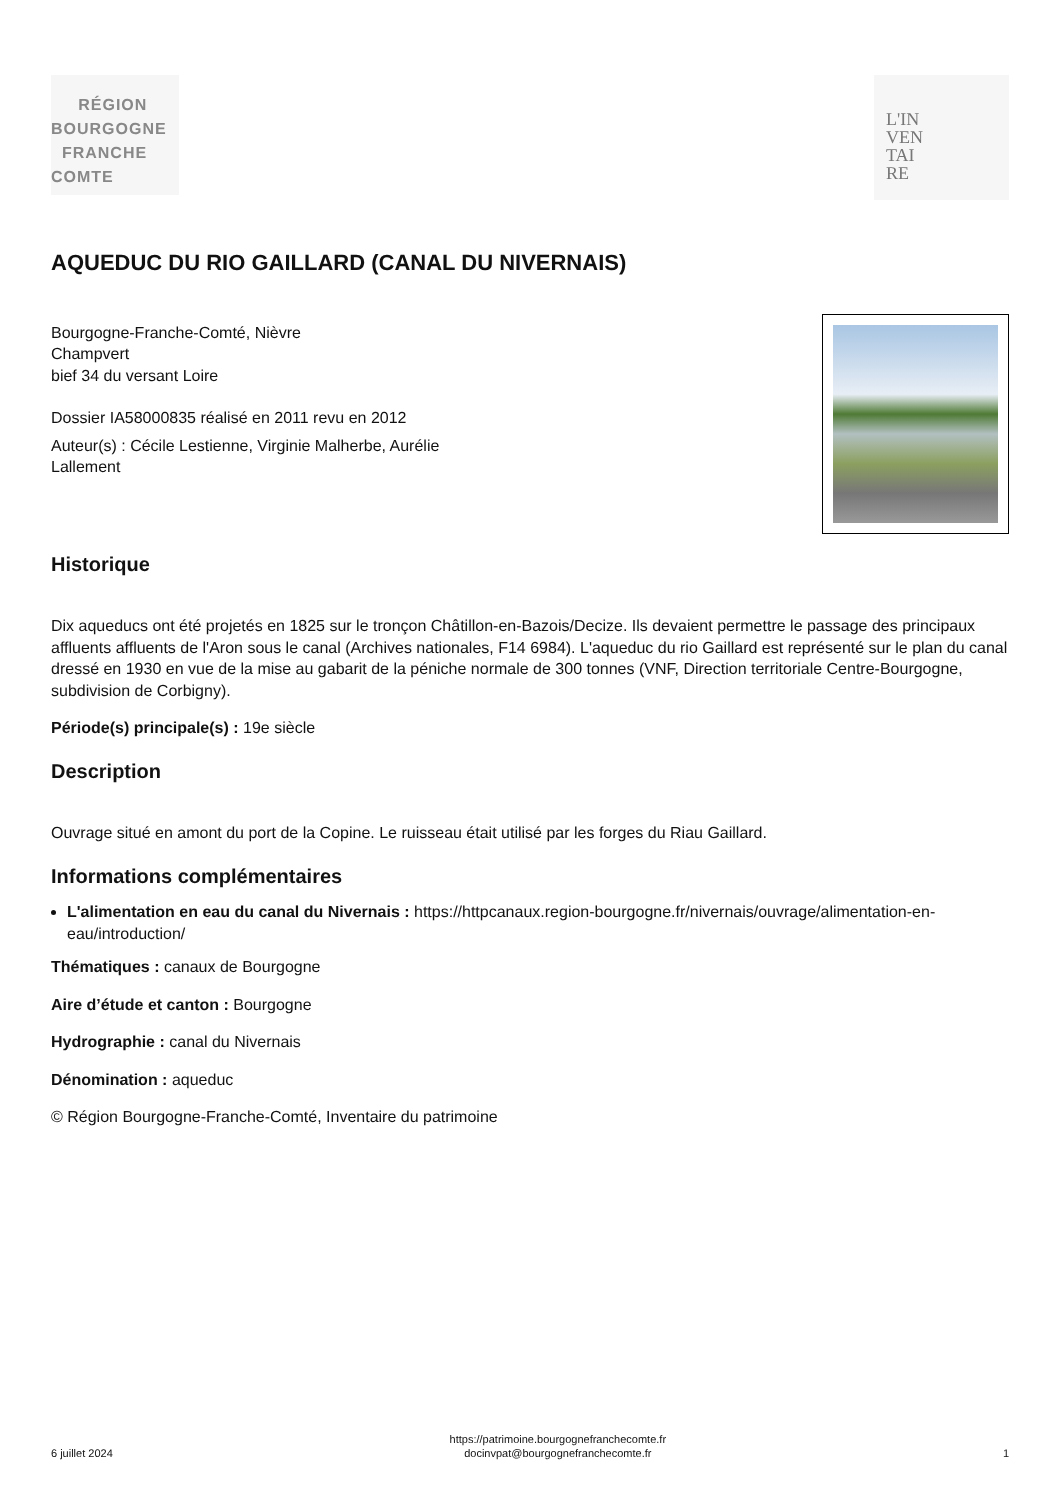RÉGION
BOURGOGNE
FRANCHE
COMTE
L'IN
VEN
TAI
RE
AQUEDUC DU RIO GAILLARD (CANAL DU NIVERNAIS)
Bourgogne-Franche-Comté, Nièvre
Champvert
bief 34 du versant Loire
Dossier IA58000835 réalisé en 2011 revu en 2012
Auteur(s) : Cécile Lestienne, Virginie Malherbe, Aurélie
Lallement
Historique
Dix aqueducs ont été projetés en 1825 sur le tronçon Châtillon-en-Bazois/Decize. Ils devaient permettre le passage des principaux affluents affluents de l'Aron sous le canal (Archives nationales, F14 6984). L'aqueduc du rio Gaillard est représenté sur le plan du canal dressé en 1930 en vue de la mise au gabarit de la péniche normale de 300 tonnes (VNF, Direction territoriale Centre-Bourgogne, subdivision de Corbigny).
Période(s) principale(s) : 19e siècle
Description
Ouvrage situé en amont du port de la Copine. Le ruisseau était utilisé par les forges du Riau Gaillard.
Informations complémentaires
L'alimentation en eau du canal du Nivernais : https://httpcanaux.region-bourgogne.fr/nivernais/ouvrage/alimentation-en-eau/introduction/
Thématiques : canaux de Bourgogne
Aire d’étude et canton : Bourgogne
Hydrographie : canal du Nivernais
Dénomination : aqueduc
© Région Bourgogne-Franche-Comté, Inventaire du patrimoine
6 juillet 2024
https://patrimoine.bourgognefranchecomte.fr
docinvpat@bourgognefranchecomte.fr
1